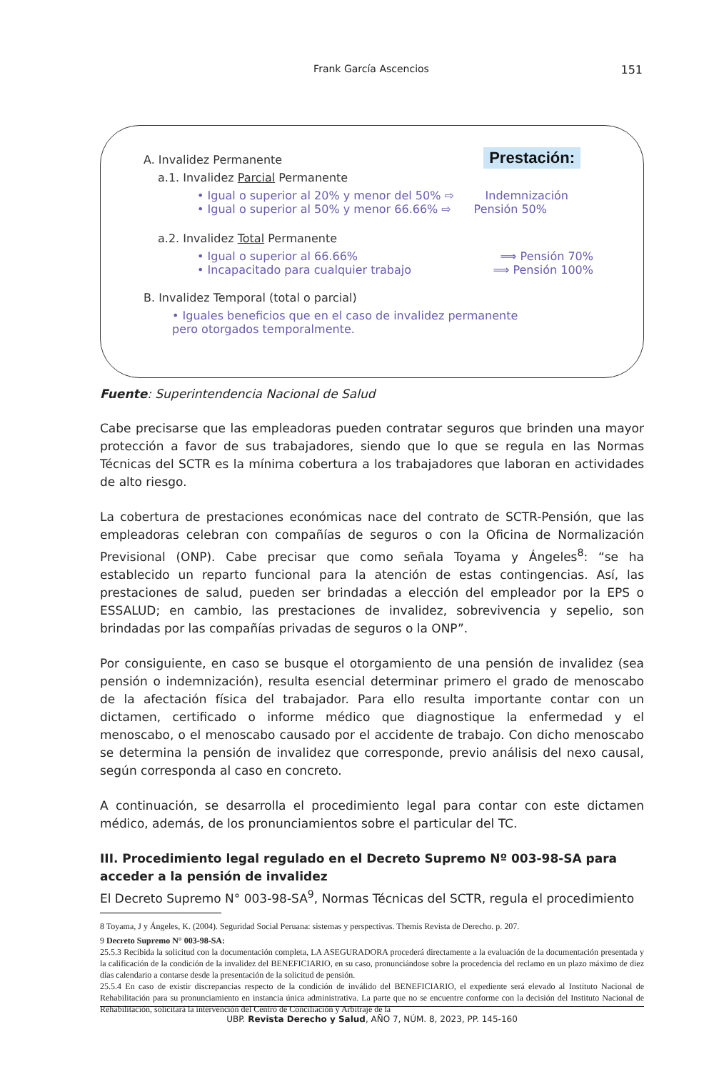Frank García Ascencios
151
Prestación:
A. Invalidez Permanente
a.1. Invalidez Parcial Permanente
• Igual o superior al 20% y menor del 50% ⇨ Indemnización
• Igual o superior al 50% y menor 66.66% ⇨ Pensión 50%
a.2. Invalidez Total Permanente
• Igual o superior al 66.66% ⟹ Pensión 70%
• Incapacitado para cualquier trabajo ⟹ Pensión 100%
B. Invalidez Temporal (total o parcial)
• Iguales beneficios que en el caso de invalidez permanente
pero otorgados temporalmente.
Fuente: Superintendencia Nacional de Salud
Cabe precisarse que las empleadoras pueden contratar seguros que brinden una mayor protección a favor de sus trabajadores, siendo que lo que se regula en las Normas Técnicas del SCTR es la mínima cobertura a los trabajadores que laboran en actividades de alto riesgo.
La cobertura de prestaciones económicas nace del contrato de SCTR-Pensión, que las empleadoras celebran con compañías de seguros o con la Oficina de Normalización Previsional (ONP). Cabe precisar que como señala Toyama y Ángeles<sup>8</sup>: “se ha establecido un reparto funcional para la atención de estas contingencias. Así, las prestaciones de salud, pueden ser brindadas a elección del empleador por la EPS o ESSALUD; en cambio, las prestaciones de invalidez, sobrevivencia y sepelio, son brindadas por las compañías privadas de seguros o la ONP”.
Por consiguiente, en caso se busque el otorgamiento de una pensión de invalidez (sea pensión o indemnización), resulta esencial determinar primero el grado de menoscabo de la afectación física del trabajador. Para ello resulta importante contar con un dictamen, certificado o informe médico que diagnostique la enfermedad y el menoscabo, o el menoscabo causado por el accidente de trabajo. Con dicho menoscabo se determina la pensión de invalidez que corresponde, previo análisis del nexo causal, según corresponda al caso en concreto.
A continuación, se desarrolla el procedimiento legal para contar con este dictamen médico, además, de los pronunciamientos sobre el particular del TC.
III. Procedimiento legal regulado en el Decreto Supremo Nº 003-98-SA para acceder a la pensión de invalidez
El Decreto Supremo N° 003-98-SA<sup>9</sup>, Normas Técnicas del SCTR, regula el procedimiento
8 Toyama, J y Ángeles, K. (2004). Seguridad Social Peruana: sistemas y perspectivas. Themis Revista de Derecho. p. 207.
9 Decreto Supremo N° 003-98-SA:
25.5.3 Recibida la solicitud con la documentación completa, LA ASEGURADORA procederá directamente a la evaluación de la documentación presentada y la calificación de la condición de la invalidez del BENEFICIARIO, en su caso, pronunciándose sobre la procedencia del reclamo en un plazo máximo de diez días calendario a contarse desde la presentación de la solicitud de pensión.
25.5.4 En caso de existir discrepancias respecto de la condición de inválido del BENEFICIARIO, el expediente será elevado al Instituto Nacional de Rehabilitación para su pronunciamiento en instancia única administrativa. La parte que no se encuentre conforme con la decisión del Instituto Nacional de Rehabilitación, solicitará la intervención del Centro de Conciliación y Arbitraje de la
UBP. Revista Derecho y Salud, AÑO 7, NÚM. 8, 2023, PP. 145-160